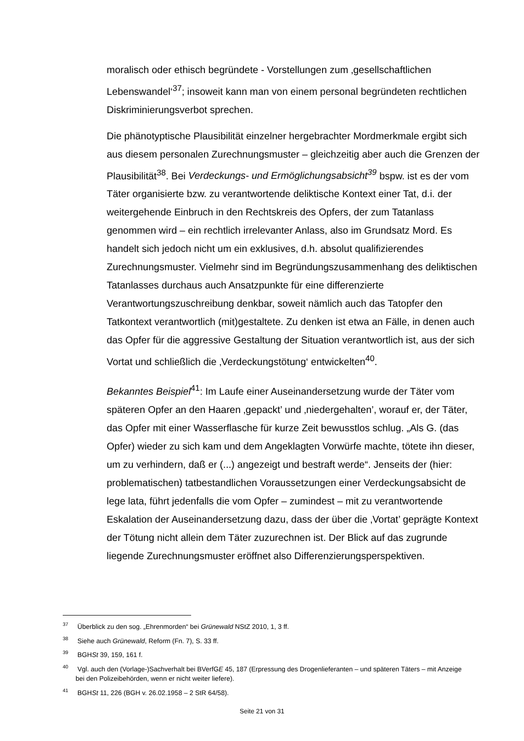moralisch oder ethisch begründete - Vorstellungen zum ‚gesellschaftlichen Lebenswandel‘<sup>37</sup>; insoweit kann man von einem personal begründeten rechtlichen Diskriminierungsverbot sprechen.
Die phänotyptische Plausibilität einzelner hergebrachter Mordmerkmale ergibt sich aus diesem personalen Zurechnungsmuster – gleichzeitig aber auch die Grenzen der Plausibilität<sup>38</sup>. Bei Verdeckungs- und Ermöglichungsabsicht<sup>39</sup> bspw. ist es der vom Täter organisierte bzw. zu verantwortende deliktische Kontext einer Tat, d.i. der weitergehende Einbruch in den Rechtskreis des Opfers, der zum Tatanlass genommen wird – ein rechtlich irrelevanter Anlass, also im Grundsatz Mord. Es handelt sich jedoch nicht um ein exklusives, d.h. absolut qualifizierendes Zurechnungsmuster. Vielmehr sind im Begründungszusammenhang des deliktischen Tatanlasses durchaus auch Ansatzpunkte für eine differenzierte Verantwortungszuschreibung denkbar, soweit nämlich auch das Tatopfer den Tatkontext verantwortlich (mit)gestaltete. Zu denken ist etwa an Fälle, in denen auch das Opfer für die aggressive Gestaltung der Situation verantwortlich ist, aus der sich Vortat und schließlich die ‚Verdeckungstötung‘ entwickelten<sup>40</sup>.
Bekanntes Beispiel<sup>41</sup>: Im Laufe einer Auseinandersetzung wurde der Täter vom späteren Opfer an den Haaren ‚gepackt’ und ‚niedergehalten’, worauf er, der Täter, das Opfer mit einer Wasserflasche für kurze Zeit bewusstlos schlug. „Als G. (das Opfer) wieder zu sich kam und dem Angeklagten Vorwürfe machte, tötete ihn dieser, um zu verhindern, daß er (...) angezeigt und bestraft werde“. Jenseits der (hier: problematischen) tatbestandlichen Voraussetzungen einer Verdeckungsabsicht de lege lata, führt jedenfalls die vom Opfer – zumindest – mit zu verantwortende Eskalation der Auseinandersetzung dazu, dass der über die ‚Vortat’ geprägte Kontext der Tötung nicht allein dem Täter zuzurechnen ist. Der Blick auf das zugrunde liegende Zurechnungsmuster eröffnet also Differenzierungsperspektiven.
<sup>37</sup> Überblick zu den sog. „Ehrenmorden“ bei Grünewald NStZ 2010, 1, 3 ff.
<sup>38</sup> Siehe auch Grünewald, Reform (Fn. 7), S. 33 ff.
<sup>39</sup> BGHSt 39, 159, 161 f.
<sup>40</sup> Vgl. auch den (Vorlage-)Sachverhalt bei BVerfGE 45, 187 (Erpressung des Drogenlieferanten – und späteren Täters – mit Anzeige bei den Polizeibehörden, wenn er nicht weiter liefere).
<sup>41</sup> BGHSt 11, 226 (BGH v. 26.02.1958 – 2 StR 64/58).
Seite 21 von 31